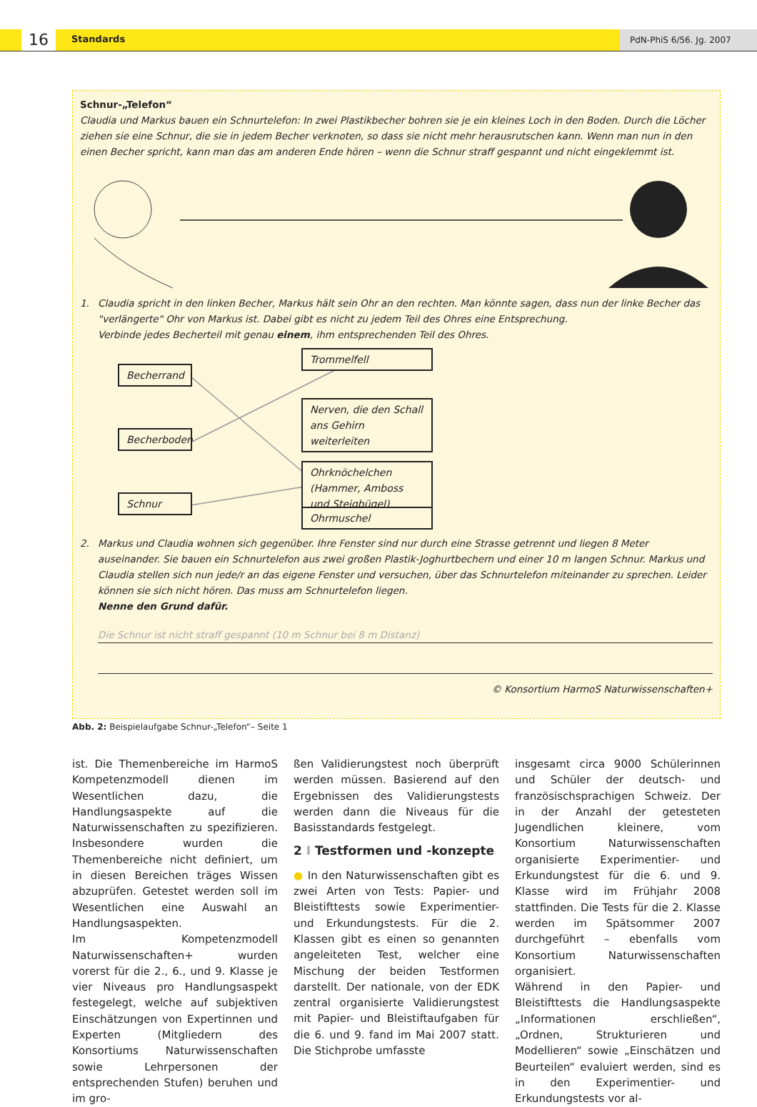16 Standards PdN-PhiS 6/56. Jg. 2007
Schnur-„Telefon“
Claudia und Markus bauen ein Schnurtelefon: In zwei Plastikbecher bohren sie je ein kleines Loch in den Boden. Durch die Löcher ziehen sie eine Schnur, die sie in jedem Becher verknoten, so dass sie nicht mehr herausrutschen kann. Wenn man nun in den einen Becher spricht, kann man das am anderen Ende hören – wenn die Schnur straff gespannt und nicht eingeklemmt ist.
1. Claudia spricht in den linken Becher, Markus hält sein Ohr an den rechten. Man könnte sagen, dass nun der linke Becher das "verlängerte" Ohr von Markus ist. Dabei gibt es nicht zu jedem Teil des Ohres eine Entsprechung.
Verbinde jedes Becherteil mit genau einem, ihm entsprechenden Teil des Ohres.
Becherrand
Becherboden
Schnur
Trommelfell
Nerven, die den Schall ans Gehirn weiterleiten
Ohrknöchelchen (Hammer, Amboss und Steigbügel)
Ohrmuschel
2. Markus und Claudia wohnen sich gegenüber. Ihre Fenster sind nur durch eine Strasse getrennt und liegen 8 Meter auseinander. Sie bauen ein Schnurtelefon aus zwei großen Plastik-Joghurtbechern und einer 10 m langen Schnur. Markus und Claudia stellen sich nun jede/r an das eigene Fenster und versuchen, über das Schnurtelefon miteinander zu sprechen. Leider können sie sich nicht hören. Das muss am Schnurtelefon liegen.
Nenne den Grund dafür.
Die Schnur ist nicht straff gespannt (10 m Schnur bei 8 m Distanz)
© Konsortium HarmoS Naturwissenschaften+
Abb. 2: Beispielaufgabe Schnur-„Telefon“– Seite 1
ist. Die Themenbereiche im HarmoS Kompetenzmodell dienen im Wesentlichen dazu, die Handlungsaspekte auf die Naturwissenschaften zu spezifizieren. Insbesondere wurden die Themenbereiche nicht definiert, um in diesen Bereichen träges Wissen abzuprüfen. Getestet werden soll im Wesentlichen eine Auswahl an Handlungsaspekten.
Im Kompetenzmodell Naturwissenschaften+ wurden vorerst für die 2., 6., und 9. Klasse je vier Niveaus pro Handlungsaspekt festegelegt, welche auf subjektiven Einschätzungen von Expertinnen und Experten (Mitgliedern des Konsortiums Naturwissenschaften sowie Lehrpersonen der entsprechenden Stufen) beruhen und im gro-
ßen Validierungstest noch überprüft werden müssen. Basierend auf den Ergebnissen des Validierungstests werden dann die Niveaus für die Basisstandards festgelegt.
2 I Testformen und -konzepte
● In den Naturwissenschaften gibt es zwei Arten von Tests: Papier- und Bleistifttests sowie Experimentier- und Erkundungstests. Für die 2. Klassen gibt es einen so genannten angeleiteten Test, welcher eine Mischung der beiden Testformen darstellt. Der nationale, von der EDK zentral organisierte Validierungstest mit Papier- und Bleistiftaufgaben für die 6. und 9. fand im Mai 2007 statt. Die Stichprobe umfasste
insgesamt circa 9000 Schülerinnen und Schüler der deutsch- und französischsprachigen Schweiz. Der in der Anzahl der getesteten Jugendlichen kleinere, vom Konsortium Naturwissenschaften organisierte Experimentier- und Erkundungstest für die 6. und 9. Klasse wird im Frühjahr 2008 stattfinden. Die Tests für die 2. Klasse werden im Spätsommer 2007 durchgeführt – ebenfalls vom Konsortium Naturwissenschaften organisiert.
Während in den Papier- und Bleistifttests die Handlungsaspekte „Informationen erschließen“, „Ordnen, Strukturieren und Modellieren“ sowie „Einschätzen und Beurteilen“ evaluiert werden, sind es in den Experimentier- und Erkundungstests vor al-